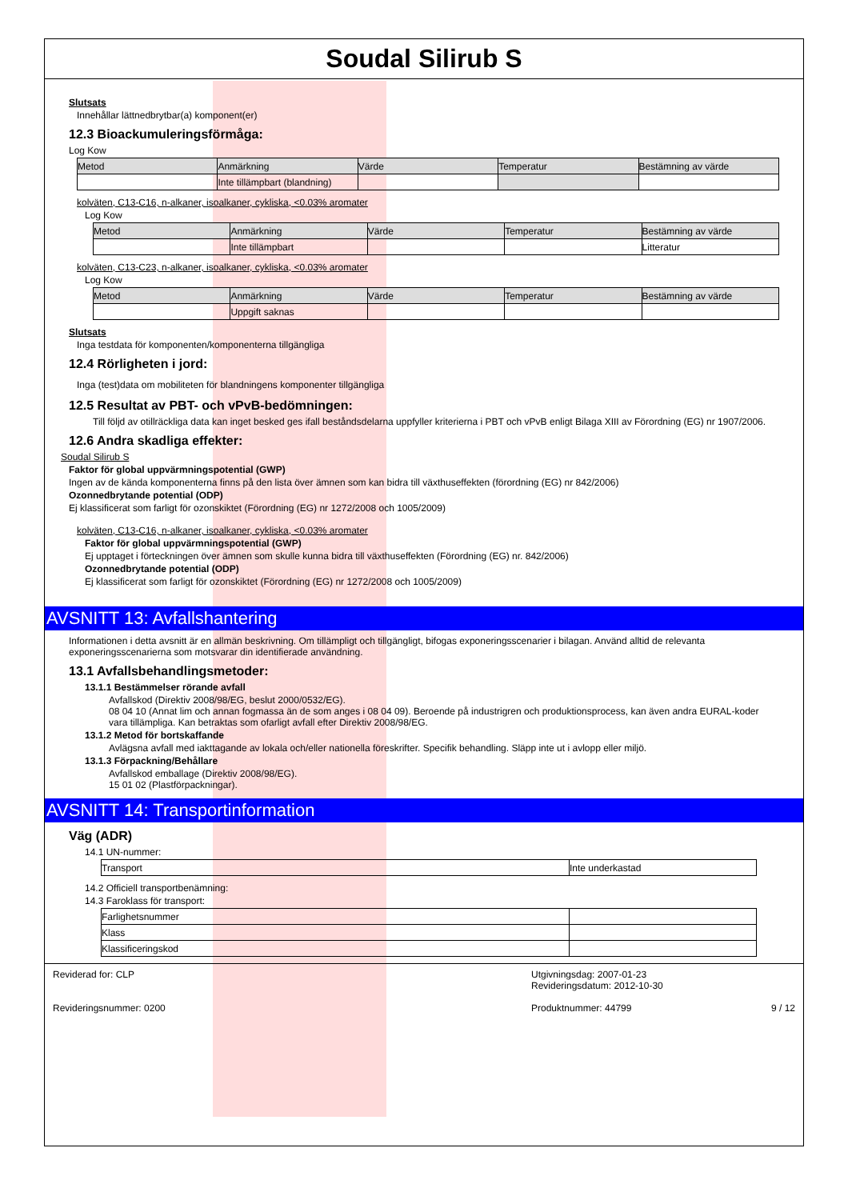Soudal Silirub S
Slutsats
Innehållar lättnedbrytbar(a) komponent(er)
12.3 Bioackumuleringsförmåga:
Log Kow
| Metod | Anmärkning | Värde | Temperatur | Bestämning av värde |
| --- | --- | --- | --- | --- |
| | Inte tillämpbart (blandning) | | | |
kolväten, C13-C16, n-alkaner, isoalkaner, cykliska, <0.03% aromater
Log Kow
| Metod | Anmärkning | Värde | Temperatur | Bestämning av värde |
| --- | --- | --- | --- | --- |
| | Inte tillämpbart | | | Litteratur |
kolväten, C13-C23, n-alkaner, isoalkaner, cykliska, <0.03% aromater
Log Kow
| Metod | Anmärkning | Värde | Temperatur | Bestämning av värde |
| --- | --- | --- | --- | --- |
| | Uppgift saknas | | | |
Slutsats
Inga testdata för komponenten/komponenterna tillgängliga
12.4 Rörligheten i jord:
Inga (test)data om mobiliteten för blandningens komponenter tillgängliga
12.5 Resultat av PBT- och vPvB-bedömningen:
Till följd av otillräckliga data kan inget besked ges ifall beståndsdelarna uppfyller kriterierna i PBT och vPvB enligt Bilaga XIII av Förordning (EG) nr 1907/2006.
12.6 Andra skadliga effekter:
Soudal Silirub S
Faktor för global uppvärmningspotential (GWP)
Ingen av de kända komponenterna finns på den lista över ämnen som kan bidra till växthuseffekten (förordning (EG) nr 842/2006)
Ozonnedbrytande potential (ODP)
Ej klassificerat som farligt för ozonskiktet (Förordning (EG) nr 1272/2008 och 1005/2009)
kolväten, C13-C16, n-alkaner, isoalkaner, cykliska, <0.03% aromater
Faktor för global uppvärmningspotential (GWP)
Ej upptaget i förteckningen över ämnen som skulle kunna bidra till växthuseffekten (Förordning (EG) nr. 842/2006)
Ozonnedbrytande potential (ODP)
Ej klassificerat som farligt för ozonskiktet (Förordning (EG) nr 1272/2008 och 1005/2009)
AVSNITT 13: Avfallshantering
Informationen i detta avsnitt är en allmän beskrivning. Om tillämpligt och tillgängligt, bifogas exponeringsscenarier i bilagan. Använd alltid de relevanta exponeringsscenarierna som motsvarar din identifierade användning.
13.1 Avfallsbehandlingsmetoder:
13.1.1 Bestämmelser rörande avfall
Avfallskod (Direktiv 2008/98/EG, beslut 2000/0532/EG).
08 04 10 (Annat lim och annan fogmassa än de som anges i 08 04 09). Beroende på industrigren och produktionsprocess, kan även andra EURAL-koder vara tillämpliga. Kan betraktas som ofarligt avfall efter Direktiv 2008/98/EG.
13.1.2 Metod för bortskaffande
Avlägsna avfall med iakttagande av lokala och/eller nationella föreskrifter. Specifik behandling. Släpp inte ut i avlopp eller miljö.
13.1.3 Förpackning/Behållare
Avfallskod emballage (Direktiv 2008/98/EG).
15 01 02 (Plastförpackningar).
AVSNITT 14: Transportinformation
Väg (ADR)
14.1 UN-nummer:
| Transport | Inte underkastad |
14.2 Officiell transportbenämning:
14.3 Faroklass för transport:
| Farlighetsnummer | |
| Klass | |
| Klassificeringskod | |
Reviderad for: CLP
Revideringsnummer: 0200
Utgivningsdag: 2007-01-23
Revideringsdatum: 2012-10-30
Produktnummer: 44799 9 / 12